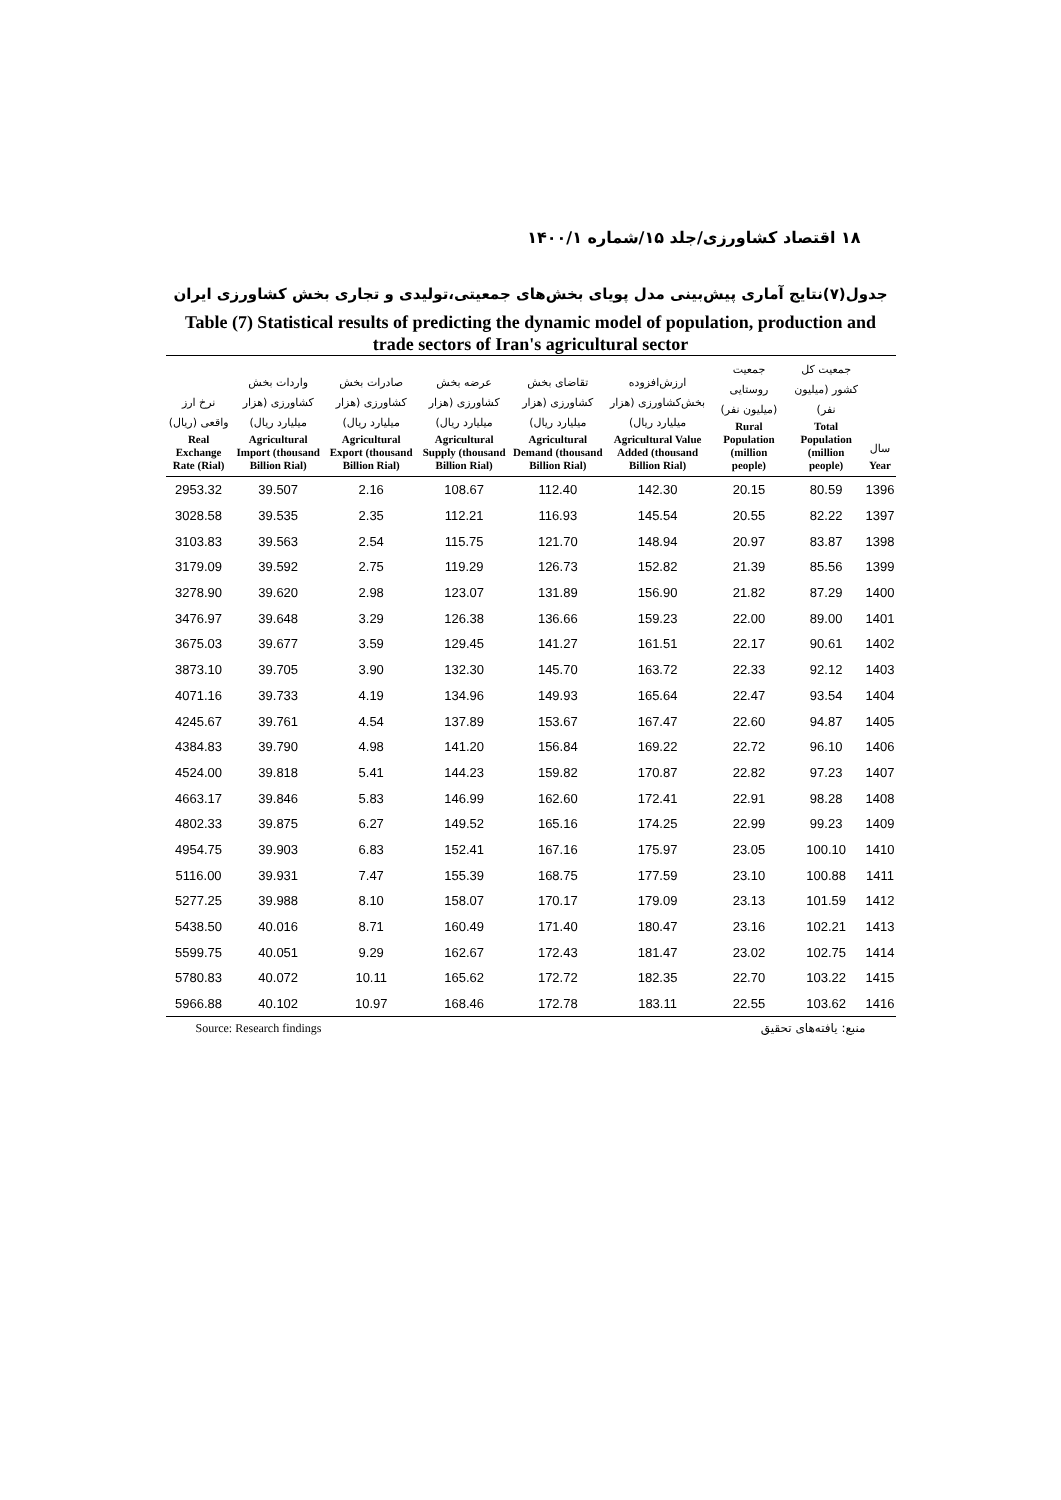۱۸ اقتصاد کشاورزی/جلد ۱۵/شماره ۱۴۰۰/۱
جدول(۷)نتایج آماری پیش‌بینی مدل پویای بخش‌های جمعیتی،تولیدی و تجاری بخش کشاورزی ایران
Table (7) Statistical results of predicting the dynamic model of population, production and trade sectors of Iran's agricultural sector
| نرخ ارز واقعی (ریال) Real Exchange Rate (Rial) | واردات بخش کشاورزی (هزار میلیارد ریال) Agricultural Import (thousand Billion Rial) | صادرات بخش کشاورزی (هزار میلیارد ریال) Agricultural Export (thousand Billion Rial) | عرضه بخش کشاورزی (هزار میلیارد ریال) Agricultural Supply (thousand Billion Rial) | تقاضای بخش کشاورزی (هزار میلیارد ریال) Agricultural Demand (thousand Billion Rial) | ارزش‌افزوده بخش‌کشاورزی (هزار میلیارد ریال) Agricultural Value Added (thousand Billion Rial) | جمعیت روستایی (میلیون نفر) Rural Population (million people) | جمعیت کل کشور (میلیون نفر) Total Population (million people) | سال Year |
| --- | --- | --- | --- | --- | --- | --- | --- | --- |
| 2953.32 | 39.507 | 2.16 | 108.67 | 112.40 | 142.30 | 20.15 | 80.59 | 1396 |
| 3028.58 | 39.535 | 2.35 | 112.21 | 116.93 | 145.54 | 20.55 | 82.22 | 1397 |
| 3103.83 | 39.563 | 2.54 | 115.75 | 121.70 | 148.94 | 20.97 | 83.87 | 1398 |
| 3179.09 | 39.592 | 2.75 | 119.29 | 126.73 | 152.82 | 21.39 | 85.56 | 1399 |
| 3278.90 | 39.620 | 2.98 | 123.07 | 131.89 | 156.90 | 21.82 | 87.29 | 1400 |
| 3476.97 | 39.648 | 3.29 | 126.38 | 136.66 | 159.23 | 22.00 | 89.00 | 1401 |
| 3675.03 | 39.677 | 3.59 | 129.45 | 141.27 | 161.51 | 22.17 | 90.61 | 1402 |
| 3873.10 | 39.705 | 3.90 | 132.30 | 145.70 | 163.72 | 22.33 | 92.12 | 1403 |
| 4071.16 | 39.733 | 4.19 | 134.96 | 149.93 | 165.64 | 22.47 | 93.54 | 1404 |
| 4245.67 | 39.761 | 4.54 | 137.89 | 153.67 | 167.47 | 22.60 | 94.87 | 1405 |
| 4384.83 | 39.790 | 4.98 | 141.20 | 156.84 | 169.22 | 22.72 | 96.10 | 1406 |
| 4524.00 | 39.818 | 5.41 | 144.23 | 159.82 | 170.87 | 22.82 | 97.23 | 1407 |
| 4663.17 | 39.846 | 5.83 | 146.99 | 162.60 | 172.41 | 22.91 | 98.28 | 1408 |
| 4802.33 | 39.875 | 6.27 | 149.52 | 165.16 | 174.25 | 22.99 | 99.23 | 1409 |
| 4954.75 | 39.903 | 6.83 | 152.41 | 167.16 | 175.97 | 23.05 | 100.10 | 1410 |
| 5116.00 | 39.931 | 7.47 | 155.39 | 168.75 | 177.59 | 23.10 | 100.88 | 1411 |
| 5277.25 | 39.988 | 8.10 | 158.07 | 170.17 | 179.09 | 23.13 | 101.59 | 1412 |
| 5438.50 | 40.016 | 8.71 | 160.49 | 171.40 | 180.47 | 23.16 | 102.21 | 1413 |
| 5599.75 | 40.051 | 9.29 | 162.67 | 172.43 | 181.47 | 23.02 | 102.75 | 1414 |
| 5780.83 | 40.072 | 10.11 | 165.62 | 172.72 | 182.35 | 22.70 | 103.22 | 1415 |
| 5966.88 | 40.102 | 10.97 | 168.46 | 172.78 | 183.11 | 22.55 | 103.62 | 1416 |
Source: Research findings منبع: یافته‌های تحقیق